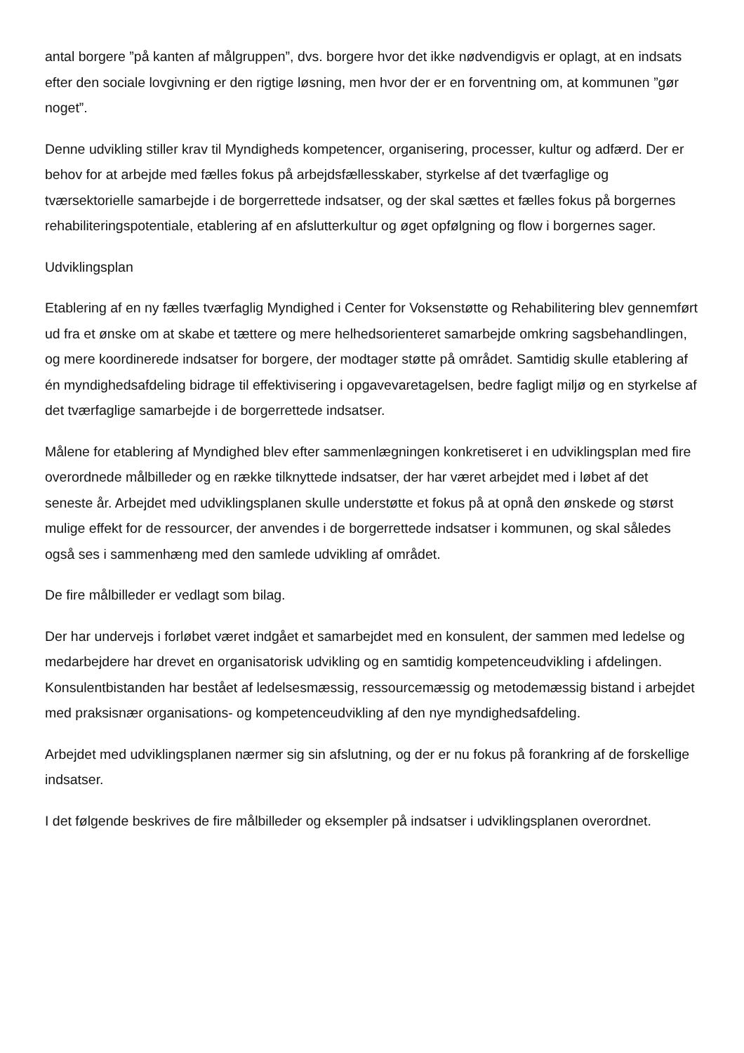antal borgere ”på kanten af målgruppen”, dvs. borgere hvor det ikke nødvendigvis er oplagt, at en indsats efter den sociale lovgivning er den rigtige løsning, men hvor der er en forventning om, at kommunen ”gør noget”.
Denne udvikling stiller krav til Myndigheds kompetencer, organisering, processer, kultur og adfærd. Der er behov for at arbejde med fælles fokus på arbejdsfællesskaber, styrkelse af det tværfaglige og tværsektorielle samarbejde i de borgerrettede indsatser, og der skal sættes et fælles fokus på borgernes rehabiliteringspotentiale, etablering af en afslutterkultur og øget opfølgning og flow i borgernes sager.
Udviklingsplan
Etablering af en ny fælles tværfaglig Myndighed i Center for Voksenstøtte og Rehabilitering blev gennemført ud fra et ønske om at skabe et tættere og mere helhedsorienteret samarbejde omkring sagsbehandlingen, og mere koordinerede indsatser for borgere, der modtager støtte på området. Samtidig skulle etablering af én myndighedsafdeling bidrage til effektivisering i opgavevaretagelsen, bedre fagligt miljø og en styrkelse af det tværfaglige samarbejde i de borgerrettede indsatser.
Målene for etablering af Myndighed blev efter sammenlægningen konkretiseret i en udviklingsplan med fire overordnede målbilleder og en række tilknyttede indsatser, der har været arbejdet med i løbet af det seneste år. Arbejdet med udviklingsplanen skulle understøtte et fokus på at opnå den ønskede og størst mulige effekt for de ressourcer, der anvendes i de borgerrettede indsatser i kommunen, og skal således også ses i sammenhæng med den samlede udvikling af området.
De fire målbilleder er vedlagt som bilag.
Der har undervejs i forløbet været indgået et samarbejdet med en konsulent, der sammen med ledelse og medarbejdere har drevet en organisatorisk udvikling og en samtidig kompetenceudvikling i afdelingen. Konsulentbistanden har bestået af ledelsesmæssig, ressourcemæssig og metodemæssig bistand i arbejdet med praksisnær organisations- og kompetenceudvikling af den nye myndighedsafdeling.
Arbejdet med udviklingsplanen nærmer sig sin afslutning, og der er nu fokus på forankring af de forskellige indsatser.
I det følgende beskrives de fire målbilleder og eksempler på indsatser i udviklingsplanen overordnet.